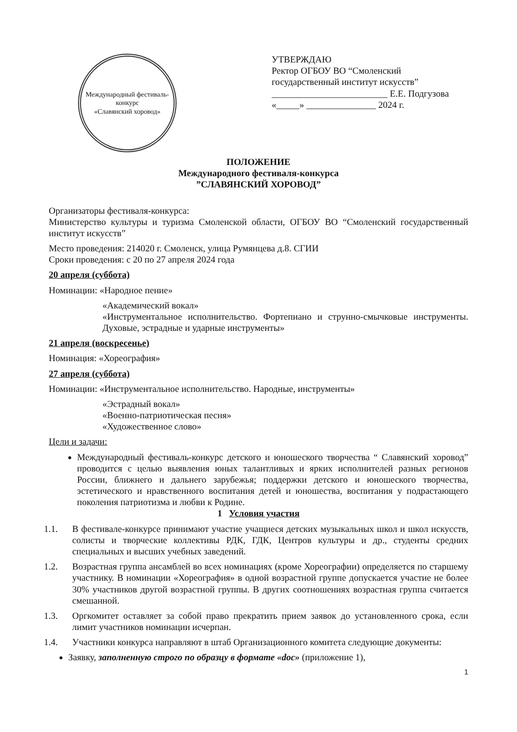Международный фестиваль-конкурс
«Славянский хоровод»
УТВЕРЖДАЮ
Ректор ОГБОУ ВО “Смоленский государственный институт искусств”
_________________________ Е.Е. Подгузова
«_____» _______________ 2024 г.
ПОЛОЖЕНИЕ
Международного фестиваля-конкурса
”СЛАВЯНСКИЙ ХОРОВОД”
Организаторы фестиваля-конкурса:
Министерство культуры и туризма Смоленской области, ОГБОУ ВО “Смоленский государственный институт искусств”
Место проведения: 214020 г. Смоленск, улица Румянцева д.8. СГИИ
Сроки проведения: с 20 по 27 апреля 2024 года
20 апреля (суббота)
Номинации: «Народное пение»
«Академический вокал»
«Инструментальное исполнительство. Фортепиано и струнно-смычковые инструменты. Духовые, эстрадные и ударные инструменты»
21 апреля (воскресенье)
Номинация: «Хореография»
27 апреля (суббота)
Номинации: «Инструментальное исполнительство. Народные, инструменты»
«Эстрадный вокал»
«Военно-патриотическая песня»
«Художественное слово»
Цели и задачи:
Международный фестиваль-конкурс детского и юношеского творчества “ Славянский хоровод” проводится с целью выявления юных талантливых и ярких исполнителей разных регионов России, ближнего и дальнего зарубежья; поддержки детского и юношеского творчества, эстетического и нравственного воспитания детей и юношества, воспитания у подрастающего поколения патриотизма и любви к Родине.
1 Условия участия
1.1. В фестивале-конкурсе принимают участие учащиеся детских музыкальных школ и школ искусств, солисты и творческие коллективы РДК, ГДК, Центров культуры и др., студенты средних специальных и высших учебных заведений.
1.2. Возрастная группа ансамблей во всех номинациях (кроме Хореографии) определяется по старшему участнику. В номинации «Хореография» в одной возрастной группе допускается участие не более 30% участников другой возрастной группы. В других соотношениях возрастная группа считается смешанной.
1.3. Оргкомитет оставляет за собой право прекратить прием заявок до установленного срока, если лимит участников номинации исчерпан.
1.4. Участники конкурса направляют в штаб Организационного комитета следующие документы:
Заявку, заполненную строго по образцу в формате «doc» (приложение 1),
1